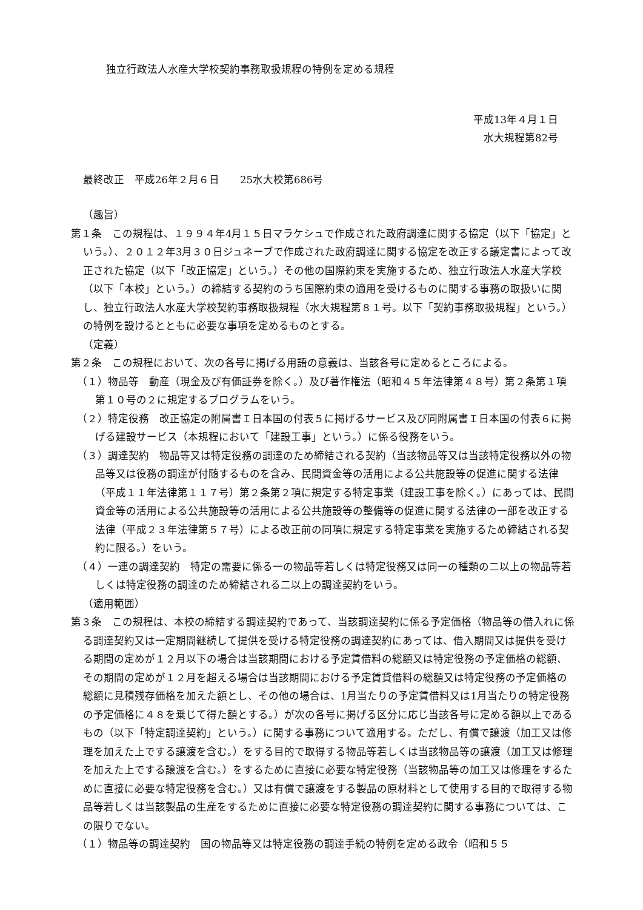独立行政法人水産大学校契約事務取扱規程の特例を定める規程
平成13年４月１日
水大規程第82号
最終改正　平成26年２月６日　　25水大校第686号
（趣旨）
第１条　この規程は、１９９４年4月１５日マラケシュで作成された政府調達に関する協定（以下「協定」という。）、２０１２年3月３０日ジュネーブで作成された政府調達に関する協定を改正する議定書によって改正された協定（以下「改正協定」という。）その他の国際約束を実施するため、独立行政法人水産大学校（以下「本校」という。）の締結する契約のうち国際約束の適用を受けるものに関する事務の取扱いに関し、独立行政法人水産大学校契約事務取扱規程（水大規程第８１号。以下「契約事務取扱規程」という。）の特例を設けるとともに必要な事項を定めるものとする。
（定義）
第２条　この規程において、次の各号に掲げる用語の意義は、当該各号に定めるところによる。
（１）物品等　動産（現金及び有価証券を除く。）及び著作権法（昭和４５年法律第４８号）第２条第１項第１０号の２に規定するプログラムをいう。
（２）特定役務　改正協定の附属書Ｉ日本国の付表５に掲げるサービス及び同附属書Ｉ日本国の付表６に掲げる建設サービス（本規程において「建設工事」という。）に係る役務をいう。
（３）調達契約　物品等又は特定役務の調達のため締結される契約（当該物品等又は当該特定役務以外の物品等又は役務の調達が付随するものを含み、民間資金等の活用による公共施設等の促進に関する法律（平成１１年法律第１１７号）第２条第２項に規定する特定事業（建設工事を除く。）にあっては、民間資金等の活用による公共施設等の活用による公共施設等の整備等の促進に関する法律の一部を改正する法律（平成２３年法律第５７号）による改正前の同項に規定する特定事業を実施するため締結される契約に限る。）をいう。
（４）一連の調達契約　特定の需要に係る一の物品等若しくは特定役務又は同一の種類の二以上の物品等若しくは特定役務の調達のため締結される二以上の調達契約をいう。
（適用範囲）
第３条　この規程は、本校の締結する調達契約であって、当該調達契約に係る予定価格（物品等の借入れに係る調達契約又は一定期間継続して提供を受ける特定役務の調達契約にあっては、借入期間又は提供を受ける期間の定めが１２月以下の場合は当該期間における予定賃借料の総額又は特定役務の予定価格の総額、その期間の定めが１２月を超える場合は当該期間における予定賃貸借料の総額又は特定役務の予定価格の総額に見積残存価格を加えた額とし、その他の場合は、1月当たりの予定賃借料又は1月当たりの特定役務の予定価格に４８を乗じて得た額とする。）が次の各号に掲げる区分に応じ当該各号に定める額以上であるもの（以下「特定調達契約」という。）に関する事務について適用する。ただし、有償で譲渡（加工又は修理を加えた上でする譲渡を含む。）をする目的で取得する物品等若しくは当該物品等の譲渡（加工又は修理を加えた上でする譲渡を含む。）をするために直接に必要な特定役務（当該物品等の加工又は修理をするために直接に必要な特定役務を含む。）又は有償で譲渡をする製品の原材料として使用する目的で取得する物品等若しくは当該製品の生産をするために直接に必要な特定役務の調達契約に関する事務については、この限りでない。
（１）物品等の調達契約　国の物品等又は特定役務の調達手続の特例を定める政令（昭和５５